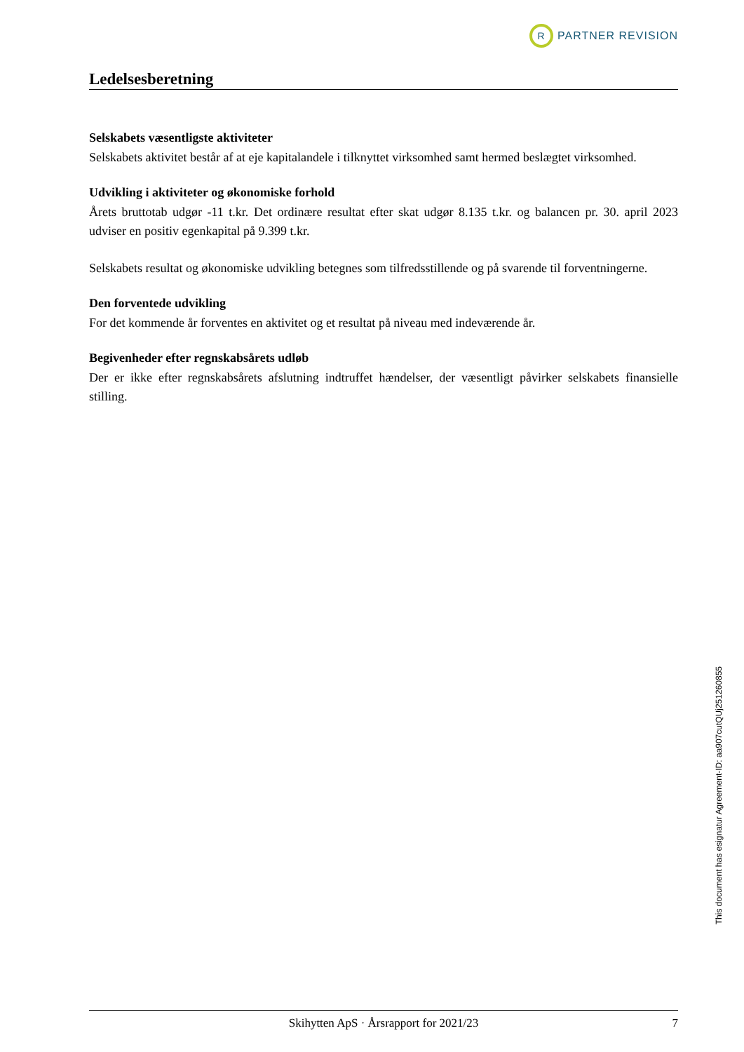R
PARTNER REVISION
Ledelsesberetning
Selskabets væsentligste aktiviteter
Selskabets aktivitet består af at eje kapitalandele i tilknyttet virksomhed samt hermed beslægtet virksomhed.
Udvikling i aktiviteter og økonomiske forhold
Årets bruttotab udgør -11 t.kr. Det ordinære resultat efter skat udgør 8.135 t.kr. og balancen pr. 30. april 2023 udviser en positiv egenkapital på 9.399 t.kr.
Selskabets resultat og økonomiske udvikling betegnes som tilfredsstillende og på svarende til forventningerne.
Den forventede udvikling
For det kommende år forventes en aktivitet og et resultat på niveau med indeværende år.
Begivenheder efter regnskabsårets udløb
Der er ikke efter regnskabsårets afslutning indtruffet hændelser, der væsentligt påvirker selskabets finansielle stilling.
This document has esignatur Agreement-ID: aa907cutQUj251260855
Skihytten ApS · Årsrapport for 2021/23 7